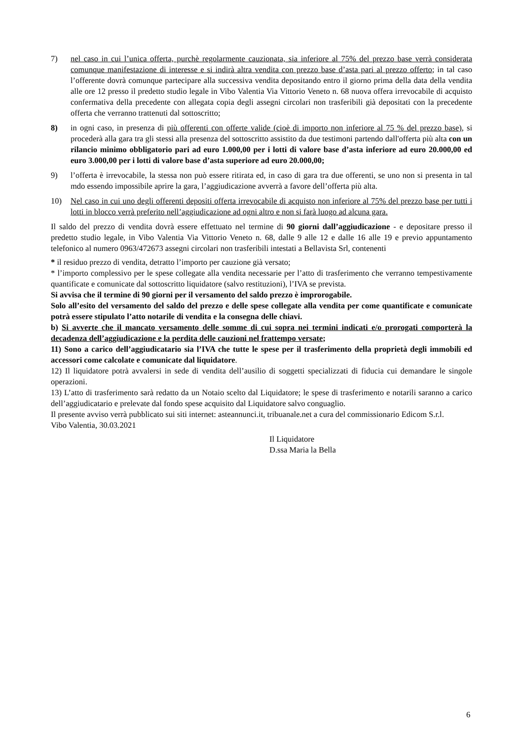7) nel caso in cui l’unica offerta, purchè regolarmente cauzionata, sia inferiore al 75% del prezzo base verrà considerata comunque manifestazione di interesse e si indirà altra vendita con prezzo base d’asta pari al prezzo offerto; in tal caso l’offerente dovrà comunque partecipare alla successiva vendita depositando entro il giorno prima della data della vendita alle ore 12 presso il predetto studio legale in Vibo Valentia Via Vittorio Veneto n. 68 nuova offera irrevocabile di acquisto confermativa della precedente con allegata copia degli assegni circolari non trasferibili già depositati con la precedente offerta che verranno trattenuti dal sottoscritto;
8) in ogni caso, in presenza di più offerenti con offerte valide (cioè di importo non inferiore al 75 % del prezzo base), si procederà alla gara tra gli stessi alla presenza del sottoscritto assistito da due testimoni partendo dall'offerta più alta con un rilancio minimo obbligatorio pari ad euro 1.000,00 per i lotti di valore base d’asta inferiore ad euro 20.000,00 ed euro 3.000,00 per i lotti di valore base d’asta superiore ad euro 20.000,00;
9) l’offerta è irrevocabile, la stessa non può essere ritirata ed, in caso di gara tra due offerenti, se uno non si presenta in tal mdo essendo impossibile aprire la gara, l’aggiudicazione avverrà a favore dell’offerta più alta.
10) Nel caso in cui uno degli offerenti depositi offerta irrevocabile di acquisto non inferiore al 75% del prezzo base per tutti i lotti in blocco verrà preferito nell’aggiudicazione ad ogni altro e non si farà luogo ad alcuna gara.
Il saldo del prezzo di vendita dovrà essere effettuato nel termine di 90 giorni dall’aggiudicazione - e depositare presso il predetto studio legale, in Vibo Valentia Via Vittorio Veneto n. 68, dalle 9 alle 12 e dalle 16 alle 19 e previo appuntamento telefonico al numero 0963/472673 assegni circolari non trasferibili intestati a Bellavista Srl, contenenti
* il residuo prezzo di vendita, detratto l’importo per cauzione già versato;
* l’importo complessivo per le spese collegate alla vendita necessarie per l’atto di trasferimento che verranno tempestivamente quantificate e comunicate dal sottoscritto liquidatore (salvo restituzioni), l’IVA se prevista.
Si avvisa che il termine di 90 giorni per il versamento del saldo prezzo è improrogabile.
Solo all’esito del versamento del saldo del prezzo e delle spese collegate alla vendita per come quantificate e comunicate potrà essere stipulato l’atto notarile di vendita e la consegna delle chiavi.
b) Si avverte che il mancato versamento delle somme di cui sopra nei termini indicati e/o prorogati comporterà la decadenza dell’aggiudicazione e la perdita delle cauzioni nel frattempo versate;
11) Sono a carico dell’aggiudicatario sia l’IVA che tutte le spese per il trasferimento della proprietà degli immobili ed accessori come calcolate e comunicate dal liquidatore.
12) Il liquidatore potrà avvalersi in sede di vendita dell’ausilio di soggetti specializzati di fiducia cui demandare le singole operazioni.
13) L’atto di trasferimento sarà redatto da un Notaio scelto dal Liquidatore; le spese di trasferimento e notarili saranno a carico dell’aggiudicatario e prelevate dal fondo spese acquisito dal Liquidatore salvo conguaglio.
Il presente avviso verrà pubblicato sui siti internet: asteannunci.it, tribuanale.net a cura del commissionario Edicom S.r.l.
Vibo Valentia, 30.03.2021
Il Liquidatore
D.ssa Maria la Bella
6